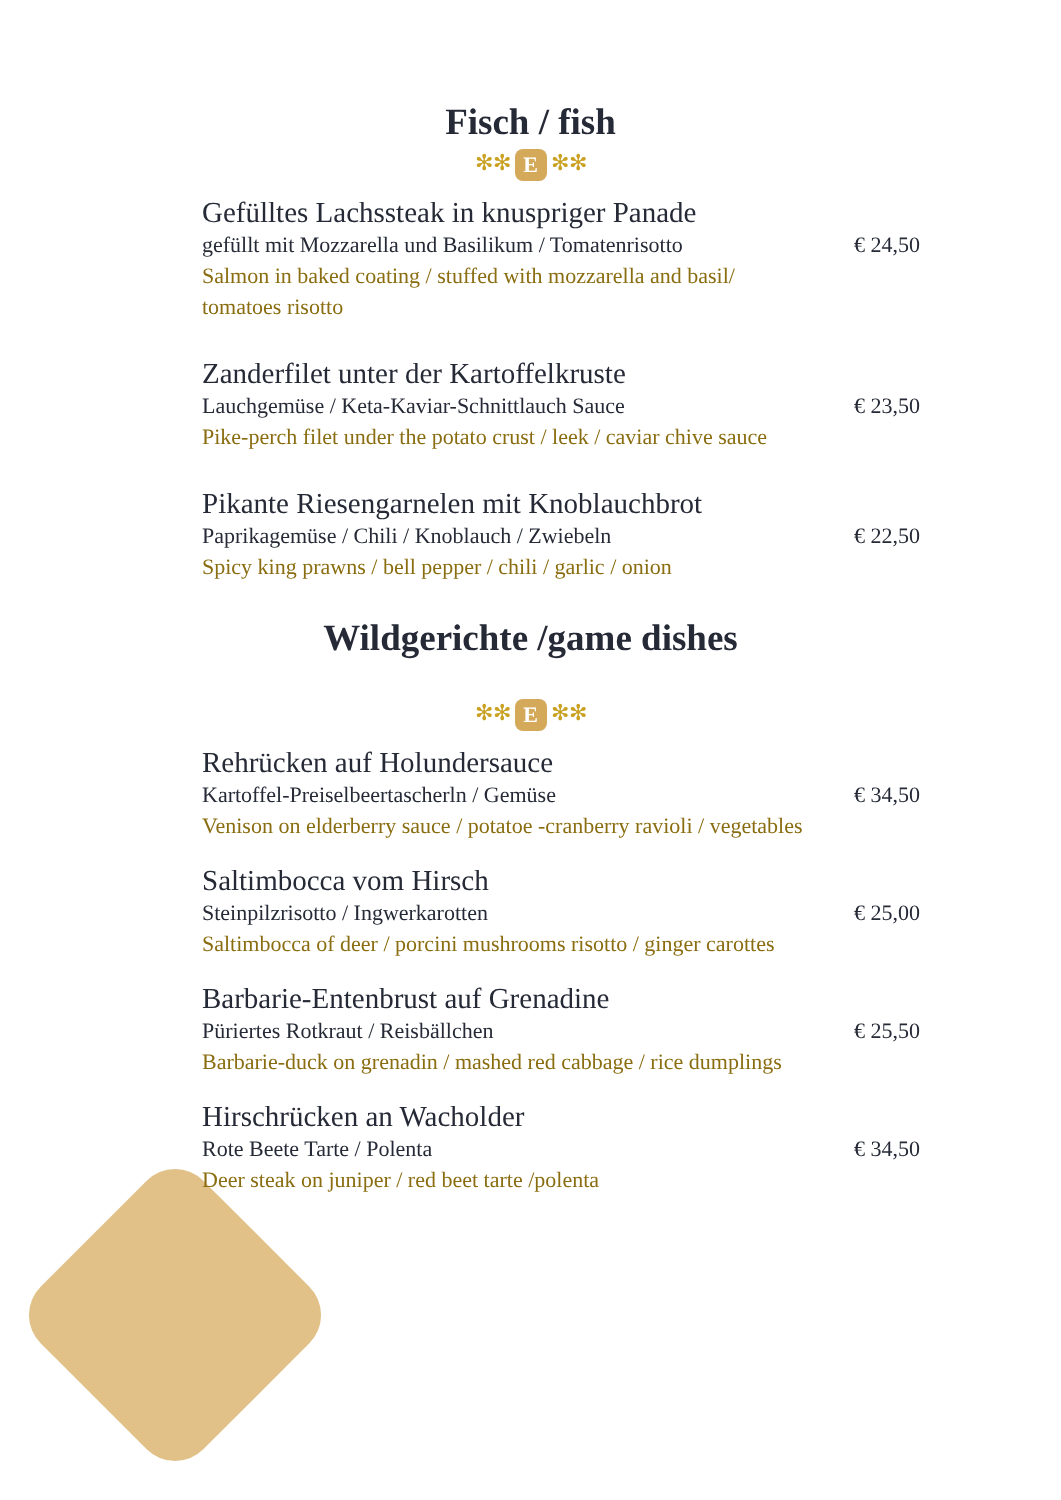Fisch / fish
✻✻ E ✻✻
Gefülltes Lachssteak in knuspriger Panade
gefüllt mit Mozzarella und Basilikum / Tomatenrisotto € 24,50
Salmon in baked coating / stuffed with mozzarella and basil/
tomatoes risotto
Zanderfilet unter der Kartoffelkruste
Lauchgemüse / Keta-Kaviar-Schnittlauch Sauce € 23,50
Pike-perch filet under the potato crust / leek / caviar chive sauce
Pikante Riesengarnelen mit Knoblauchbrot
Paprikagemüse / Chili / Knoblauch / Zwiebeln € 22,50
Spicy king prawns / bell pepper / chili / garlic / onion
Wildgerichte /game dishes
✻✻ E ✻✻
Rehrücken auf Holundersauce
Kartoffel-Preiselbeertascherln / Gemüse € 34,50
Venison on elderberry sauce / potatoe -cranberry ravioli / vegetables
Saltimbocca vom Hirsch
Steinpilzrisotto / Ingwerkarotten € 25,00
Saltimbocca of deer / porcini mushrooms risotto / ginger carottes
Barbarie-Entenbrust auf Grenadine
Püriertes Rotkraut / Reisbällchen € 25,50
Barbarie-duck on grenadin / mashed red cabbage / rice dumplings
Hirschrücken an Wacholder
Rote Beete Tarte / Polenta € 34,50
Deer steak on juniper / red beet tarte /polenta